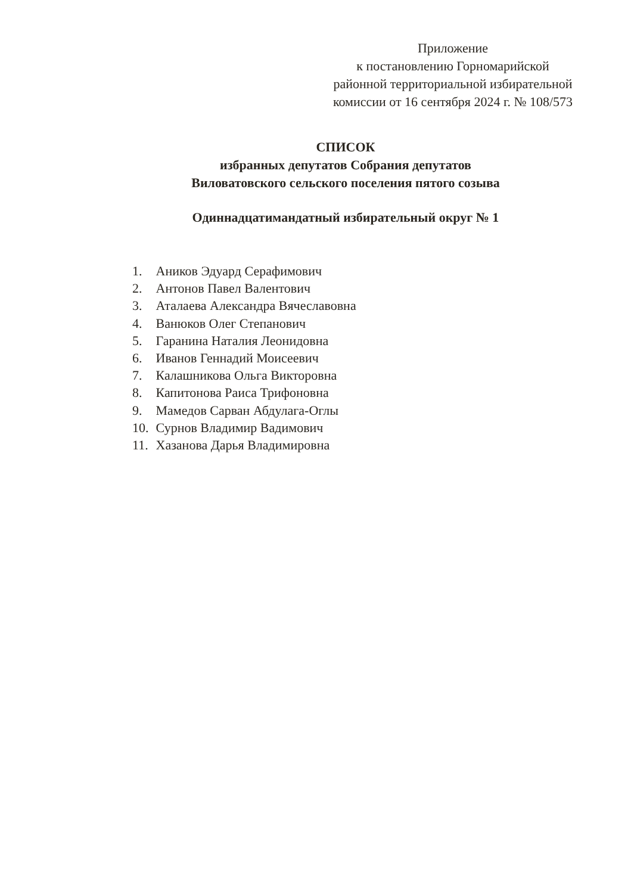Приложение
к постановлению Горномарийской
районной территориальной избирательной
комиссии от 16 сентября 2024 г. № 108/573
СПИСОК
избранных депутатов Собрания депутатов
Виловатовского сельского поселения пятого созыва
Одиннадцатимандатный избирательный округ № 1
1. Аников Эдуард Серафимович
2. Антонов Павел Валентович
3. Аталаева Александра Вячеславовна
4. Ванюков Олег Степанович
5. Гаранина Наталия Леонидовна
6. Иванов Геннадий Моисеевич
7. Калашникова Ольга Викторовна
8. Капитонова Раиса Трифоновна
9. Мамедов Сарван Абдулага-Оглы
10. Сурнов Владимир Вадимович
11. Хазанова Дарья Владимировна